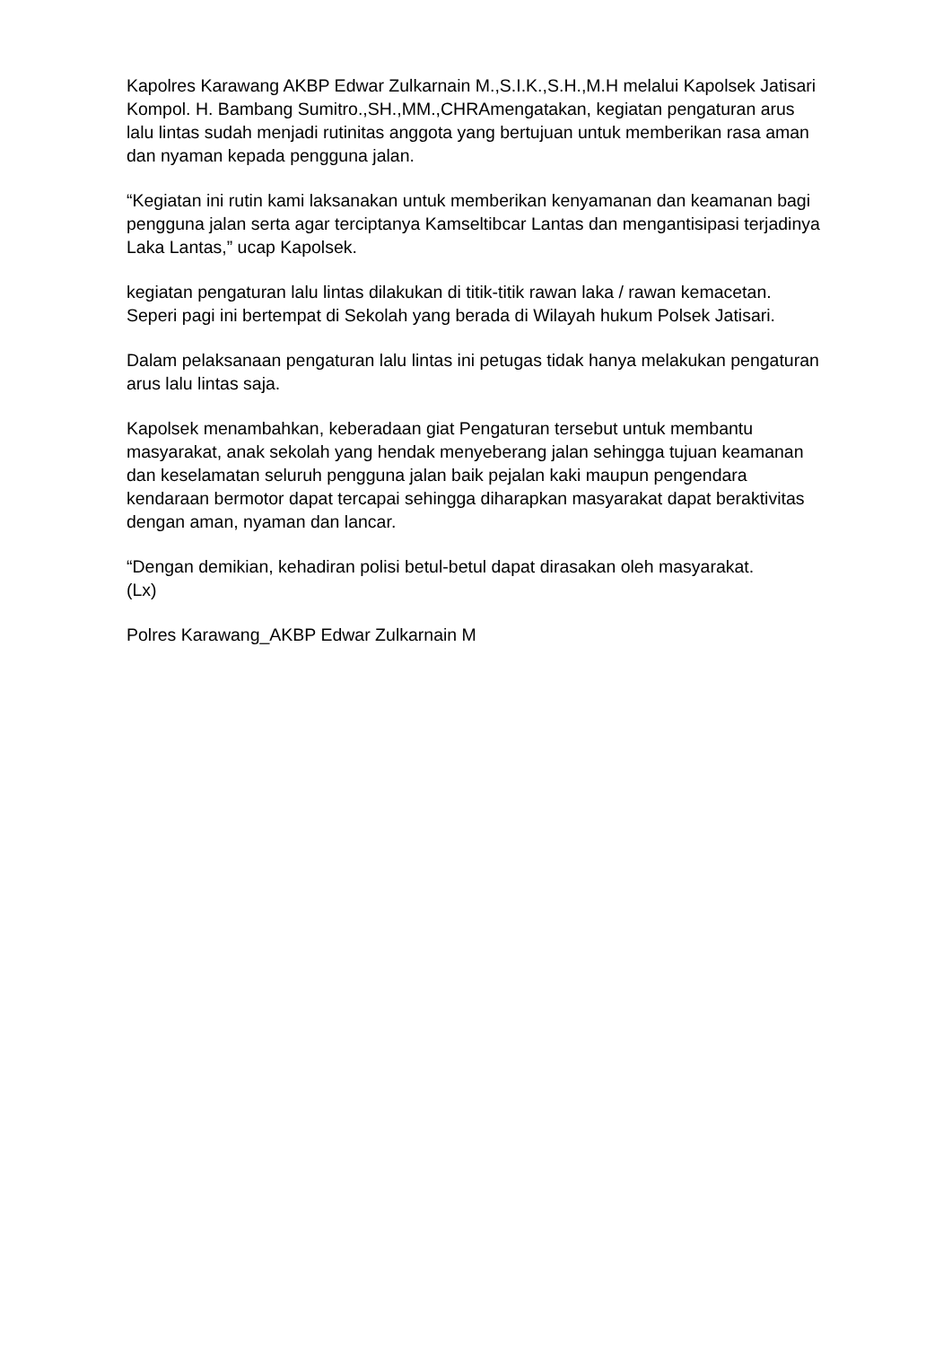Kapolres Karawang AKBP Edwar Zulkarnain M.,S.I.K.,S.H.,M.H melalui Kapolsek Jatisari Kompol. H. Bambang Sumitro.,SH.,MM.,CHRAmengatakan, kegiatan pengaturan arus lalu lintas sudah menjadi rutinitas anggota yang bertujuan untuk memberikan rasa aman dan nyaman kepada pengguna jalan.
“Kegiatan ini rutin kami laksanakan untuk memberikan kenyamanan dan keamanan bagi pengguna jalan serta agar terciptanya Kamseltibcar Lantas dan mengantisipasi terjadinya Laka Lantas,” ucap Kapolsek.
kegiatan pengaturan lalu lintas dilakukan di titik-titik rawan laka / rawan kemacetan. Seperi pagi ini bertempat di Sekolah yang berada di Wilayah hukum Polsek Jatisari.
Dalam pelaksanaan pengaturan lalu lintas ini petugas tidak hanya melakukan pengaturan arus lalu lintas saja.
Kapolsek menambahkan, keberadaan giat Pengaturan tersebut untuk membantu masyarakat, anak sekolah yang hendak menyeberang jalan sehingga tujuan keamanan dan keselamatan seluruh pengguna jalan baik pejalan kaki maupun pengendara kendaraan bermotor dapat tercapai sehingga diharapkan masyarakat dapat beraktivitas dengan aman, nyaman dan lancar.
“Dengan demikian, kehadiran polisi betul-betul dapat dirasakan oleh masyarakat.
(Lx)
Polres Karawang_AKBP Edwar Zulkarnain M